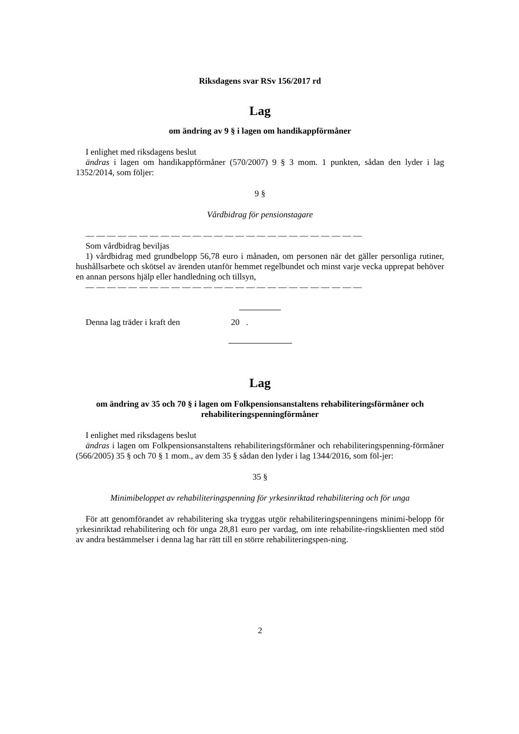Riksdagens svar RSv 156/2017 rd
Lag
om ändring av 9 § i lagen om handikappförmåner
I enlighet med riksdagens beslut
ändras i lagen om handikappförmåner (570/2007) 9 § 3 mom. 1 punkten, sådan den lyder i lag 1352/2014, som följer:
9 §
Vårdbidrag för pensionstagare
— — — — — — — — — — — — — — — — — — — — — — — — — —
Som vårdbidrag beviljas
1) vårdbidrag med grundbelopp 56,78 euro i månaden, om personen när det gäller personliga rutiner, hushållsarbete och skötsel av ärenden utanför hemmet regelbundet och minst varje vecka upprepat behöver en annan persons hjälp eller handledning och tillsyn,
— — — — — — — — — — — — — — — — — — — — — — — — — —
Denna lag träder i kraft den 20 .
Lag
om ändring av 35 och 70 § i lagen om Folkpensionsanstaltens rehabiliteringsförmåner och rehabiliteringspenningförmåner
I enlighet med riksdagens beslut
ändras i lagen om Folkpensionsanstaltens rehabiliteringsförmåner och rehabiliteringspenning-förmåner (566/2005) 35 § och 70 § 1 mom., av dem 35 § sådan den lyder i lag 1344/2016, som föl-jer:
35 §
Minimibeloppet av rehabiliteringspenning för yrkesinriktad rehabilitering och för unga
För att genomförandet av rehabilitering ska tryggas utgör rehabiliteringspenningens minimi-belopp för yrkesinriktad rehabilitering och för unga 28,81 euro per vardag, om inte rehabilite-ringsklienten med stöd av andra bestämmelser i denna lag har rätt till en större rehabiliteringspen-ning.
2